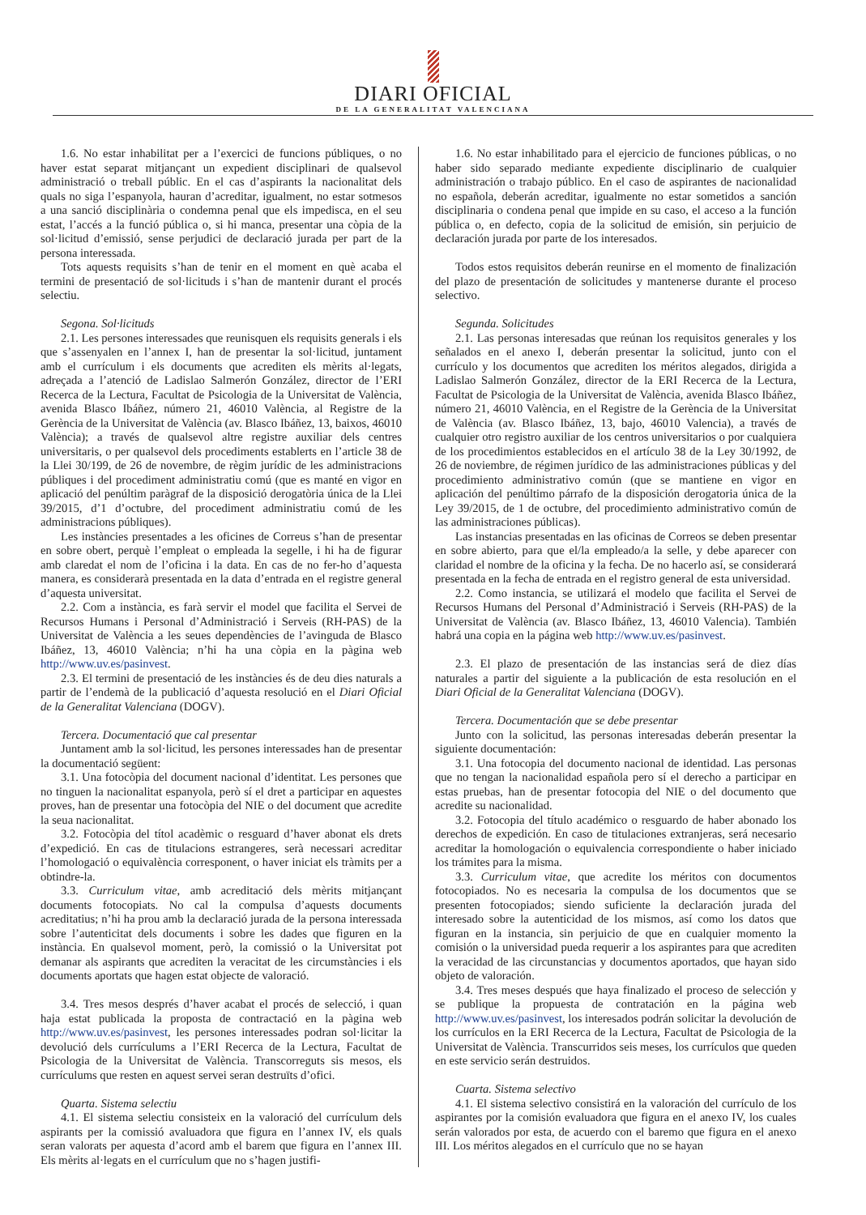DIARI OFICIAL
DE LA GENERALITAT VALENCIANA
1.6. No estar inhabilitat per a l’exercici de funcions públiques, o no haver estat separat mitjançant un expedient disciplinari de qualsevol administració o treball públic. En el cas d’aspirants la nacionalitat dels quals no siga l’espanyola, hauran d’acreditar, igualment, no estar sotmesos a una sanció disciplinària o condemna penal que els impedisca, en el seu estat, l’accés a la funció pública o, si hi manca, presentar una còpia de la sol·licitud d’emissió, sense perjudici de declaració jurada per part de la persona interessada.
Tots aquests requisits s’han de tenir en el moment en què acaba el termini de presentació de sol·licituds i s’han de mantenir durant el procés selectiu.
Segona. Sol·licituds
2.1. Les persones interessades que reunisquen els requisits generals i els que s’assenyalen en l’annex I, han de presentar la sol·licitud, juntament amb el currículum i els documents que acrediten els mèrits al·legats, adreçada a l’atenció de Ladislao Salmerón González, director de l’ERI Recerca de la Lectura, Facultat de Psicologia de la Universitat de València, avenida Blasco Ibáñez, número 21, 46010 València, al Registre de la Gerència de la Universitat de València (av. Blasco Ibáñez, 13, baixos, 46010 València); a través de qualsevol altre registre auxiliar dels centres universitaris, o per qualsevol dels procediments establerts en l’article 38 de la Llei 30/199, de 26 de novembre, de règim jurídic de les administracions públiques i del procediment administratiu comú (que es manté en vigor en aplicació del penúltim paràgraf de la disposició derogatòria única de la Llei 39/2015, d’1 d’octubre, del procediment administratiu comú de les administracions públiques).
Les instàncies presentades a les oficines de Correus s’han de presentar en sobre obert, perquè l’empleat o empleada la segelle, i hi ha de figurar amb claredat el nom de l’oficina i la data. En cas de no fer-ho d’aquesta manera, es considerarà presentada en la data d’entrada en el registre general d’aquesta universitat.
2.2. Com a instància, es farà servir el model que facilita el Servei de Recursos Humans i Personal d’Administració i Serveis (RH-PAS) de la Universitat de València a les seues dependències de l’avinguda de Blasco Ibáñez, 13, 46010 València; n’hi ha una còpia en la pàgina web http://www.uv.es/pasinvest.
2.3. El termini de presentació de les instàncies és de deu dies naturals a partir de l’endemà de la publicació d’aquesta resolució en el Diari Oficial de la Generalitat Valenciana (DOGV).
Tercera. Documentació que cal presentar
Juntament amb la sol·licitud, les persones interessades han de presentar la documentació següent:
3.1. Una fotocòpia del document nacional d’identitat. Les persones que no tinguen la nacionalitat espanyola, però sí el dret a participar en aquestes proves, han de presentar una fotocòpia del NIE o del document que acredite la seua nacionalitat.
3.2. Fotocòpia del títol acadèmic o resguard d’haver abonat els drets d’expedició. En cas de titulacions estrangeres, serà necessari acreditar l’homologació o equivalència corresponent, o haver iniciat els tràmits per a obtindre-la.
3.3. Curriculum vitae, amb acreditació dels mèrits mitjançant documents fotocopiats. No cal la compulsa d’aquests documents acreditatius; n’hi ha prou amb la declaració jurada de la persona interessada sobre l’autenticitat dels documents i sobre les dades que figuren en la instància. En qualsevol moment, però, la comissió o la Universitat pot demanar als aspirants que acrediten la veracitat de les circumstàncies i els documents aportats que hagen estat objecte de valoració.
3.4. Tres mesos després d’haver acabat el procés de selecció, i quan haja estat publicada la proposta de contractació en la pàgina web http://www.uv.es/pasinvest, les persones interessades podran sol·licitar la devolució dels currículums a l’ERI Recerca de la Lectura, Facultat de Psicologia de la Universitat de València. Transcorreguts sis mesos, els currículums que resten en aquest servei seran destruïts d’ofici.
Quarta. Sistema selectiu
4.1. El sistema selectiu consisteix en la valoració del currículum dels aspirants per la comissió avaluadora que figura en l’annex IV, els quals seran valorats per aquesta d’acord amb el barem que figura en l’annex III. Els mèrits al·legats en el currículum que no s’hagen justifi-
1.6. No estar inhabilitado para el ejercicio de funciones públicas, o no haber sido separado mediante expediente disciplinario de cualquier administración o trabajo público. En el caso de aspirantes de nacionalidad no española, deberán acreditar, igualmente no estar sometidos a sanción disciplinaria o condena penal que impide en su caso, el acceso a la función pública o, en defecto, copia de la solicitud de emisión, sin perjuicio de declaración jurada por parte de los interesados.
Todos estos requisitos deberán reunirse en el momento de finalización del plazo de presentación de solicitudes y mantenerse durante el proceso selectivo.
Segunda. Solicitudes
2.1. Las personas interesadas que reúnan los requisitos generales y los señalados en el anexo I, deberán presentar la solicitud, junto con el currículo y los documentos que acrediten los méritos alegados, dirigida a Ladislao Salmerón González, director de la ERI Recerca de la Lectura, Facultat de Psicologia de la Universitat de València, avenida Blasco Ibáñez, número 21, 46010 València, en el Registre de la Gerència de la Universitat de València (av. Blasco Ibáñez, 13, bajo, 46010 Valencia), a través de cualquier otro registro auxiliar de los centros universitarios o por cualquiera de los procedimientos establecidos en el artículo 38 de la Ley 30/1992, de 26 de noviembre, de régimen jurídico de las administraciones públicas y del procedimiento administrativo común (que se mantiene en vigor en aplicación del penúltimo párrafo de la disposición derogatoria única de la Ley 39/2015, de 1 de octubre, del procedimiento administrativo común de las administraciones públicas).
Las instancias presentadas en las oficinas de Correos se deben presentar en sobre abierto, para que el/la empleado/a la selle, y debe aparecer con claridad el nombre de la oficina y la fecha. De no hacerlo así, se considerará presentada en la fecha de entrada en el registro general de esta universidad.
2.2. Como instancia, se utilizará el modelo que facilita el Servei de Recursos Humans del Personal d’Administració i Serveis (RH-PAS) de la Universitat de València (av. Blasco Ibáñez, 13, 46010 Valencia). También habrá una copia en la página web http://www.uv.es/pasinvest.
2.3. El plazo de presentación de las instancias será de diez días naturales a partir del siguiente a la publicación de esta resolución en el Diari Oficial de la Generalitat Valenciana (DOGV).
Tercera. Documentación que se debe presentar
Junto con la solicitud, las personas interesadas deberán presentar la siguiente documentación:
3.1. Una fotocopia del documento nacional de identidad. Las personas que no tengan la nacionalidad española pero sí el derecho a participar en estas pruebas, han de presentar fotocopia del NIE o del documento que acredite su nacionalidad.
3.2. Fotocopia del título académico o resguardo de haber abonado los derechos de expedición. En caso de titulaciones extranjeras, será necesario acreditar la homologación o equivalencia correspondiente o haber iniciado los trámites para la misma.
3.3. Curriculum vitae, que acredite los méritos con documentos fotocopiados. No es necesaria la compulsa de los documentos que se presenten fotocopiados; siendo suficiente la declaración jurada del interesado sobre la autenticidad de los mismos, así como los datos que figuran en la instancia, sin perjuicio de que en cualquier momento la comisión o la universidad pueda requerir a los aspirantes para que acrediten la veracidad de las circunstancias y documentos aportados, que hayan sido objeto de valoración.
3.4. Tres meses después que haya finalizado el proceso de selección y se publique la propuesta de contratación en la página web http://www.uv.es/pasinvest, los interesados podrán solicitar la devolución de los currículos en la ERI Recerca de la Lectura, Facultat de Psicologia de la Universitat de València. Transcurridos seis meses, los currículos que queden en este servicio serán destruidos.
Cuarta. Sistema selectivo
4.1. El sistema selectivo consistirá en la valoración del currículo de los aspirantes por la comisión evaluadora que figura en el anexo IV, los cuales serán valorados por esta, de acuerdo con el baremo que figura en el anexo III. Los méritos alegados en el currículo que no se hayan